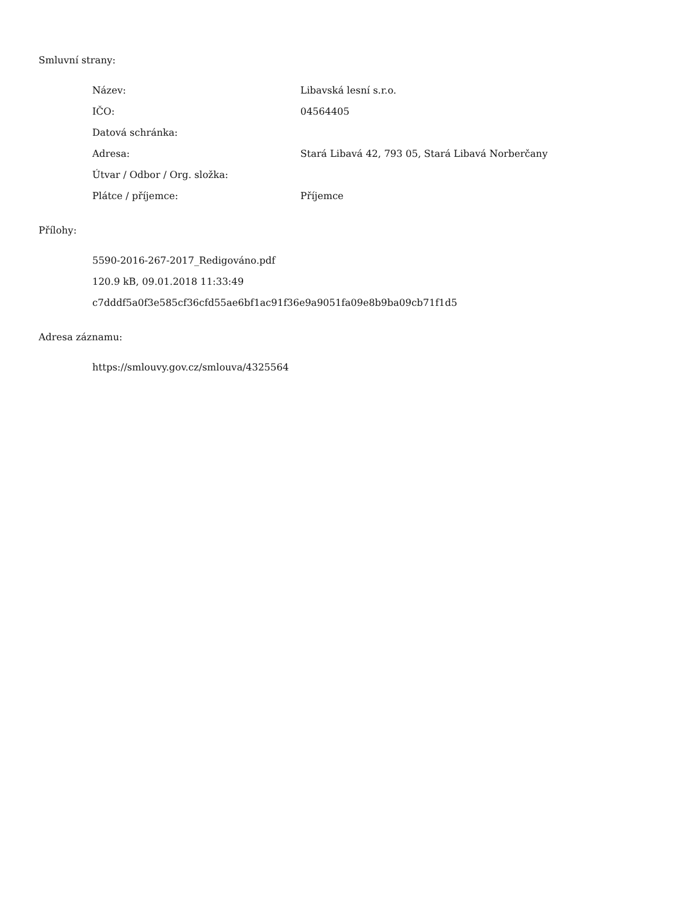Smluvní strany:
Název: Libavská lesní s.r.o.
IČO: 04564405
Datová schránka:
Adresa: Stará Libavá 42, 793 05, Stará Libavá Norberčany
Útvar / Odbor / Org. složka:
Plátce / příjemce: Příjemce
Přílohy:
5590-2016-267-2017_Redigováno.pdf
120.9 kB, 09.01.2018 11:33:49
c7dddf5a0f3e585cf36cfd55ae6bf1ac91f36e9a9051fa09e8b9ba09cb71f1d5
Adresa záznamu:
https://smlouvy.gov.cz/smlouva/4325564